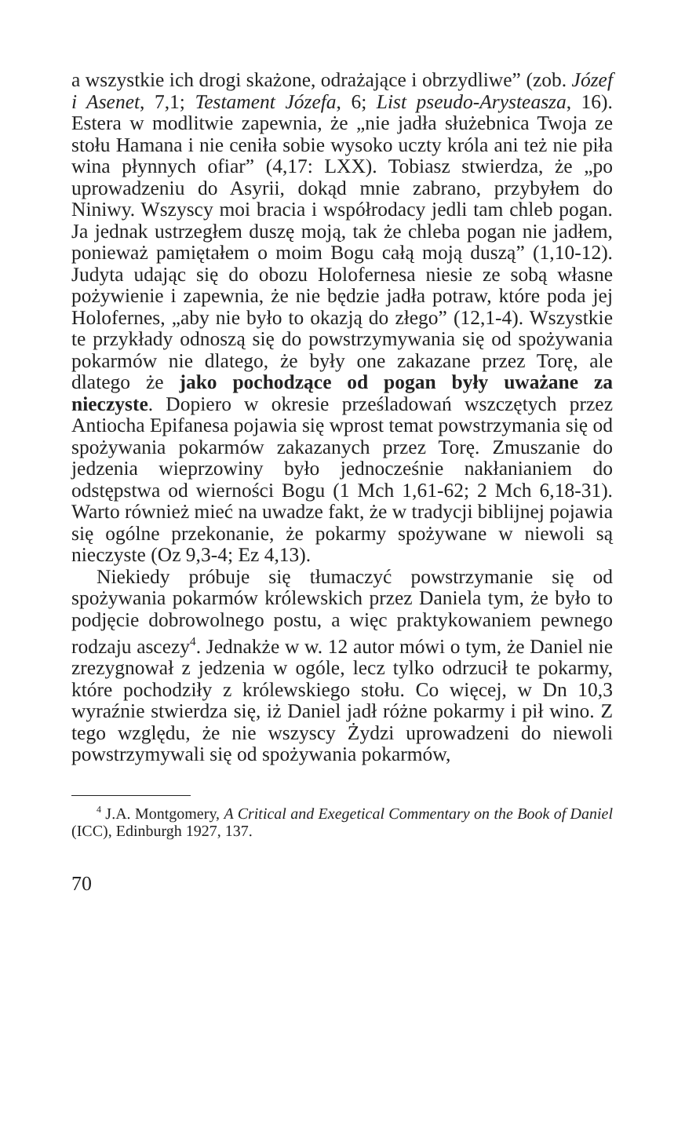a wszystkie ich drogi skażone, odrażające i obrzydliwe” (zob. Józef i Asenet, 7,1; Testament Józefa, 6; List pseudo-Arysteasza, 16). Estera w modlitwie zapewnia, że „nie jadła służebnica Twoja ze stołu Hamana i nie ceniła sobie wysoko uczty króla ani też nie piła wina płynnych ofiar” (4,17: LXX). Tobiasz stwierdza, że „po uprowadzeniu do Asyrii, dokąd mnie zabrano, przybyłem do Niniwy. Wszyscy moi bracia i współrodacy jedli tam chleb pogan. Ja jednak ustrzegłem duszę moją, tak że chleba pogan nie jadłem, ponieważ pamiętałem o moim Bogu całą moją duszą” (1,10-12). Judyta udając się do obozu Holofernesa niesie ze sobą własne pożywienie i zapewnia, że nie będzie jadła potraw, które poda jej Holofernes, „aby nie było to okazją do złego” (12,1-4). Wszystkie te przykłady odnoszą się do powstrzymywania się od spożywania pokarmów nie dlatego, że były one zakazane przez Torę, ale dlatego że jako pochodzące od pogan były uważane za nieczyste. Dopiero w okresie prześladowań wszczętych przez Antiocha Epifanesa pojawia się wprost temat powstrzymania się od spożywania pokarmów zakazanych przez Torę. Zmuszanie do jedzenia wieprzowiny było jednocześnie nakłanianiem do odstępstwa od wierności Bogu (1 Mch 1,61-62; 2 Mch 6,18-31). Warto również mieć na uwadze fakt, że w tradycji biblijnej pojawia się ogólne przekonanie, że pokarmy spożywane w niewoli są nieczyste (Oz 9,3-4; Ez 4,13).
Niekiedy próbuje się tłumaczyć powstrzymanie się od spożywania pokarmów królewskich przez Daniela tym, że było to podjęcie dobrowolnego postu, a więc praktykowaniem pewnego rodzaju ascezy<sup>4</sup>. Jednakże w w. 12 autor mówi o tym, że Daniel nie zrezygnował z jedzenia w ogóle, lecz tylko odrzucił te pokarmy, które pochodziły z królewskiego stołu. Co więcej, w Dn 10,3 wyraźnie stwierdza się, iż Daniel jadł różne pokarmy i pił wino. Z tego względu, że nie wszyscy Żydzi uprowadzeni do niewoli powstrzymywali się od spożywania pokarmów,
<sup>4</sup> J.A. Montgomery, A Critical and Exegetical Commentary on the Book of Daniel (ICC), Edinburgh 1927, 137.
70